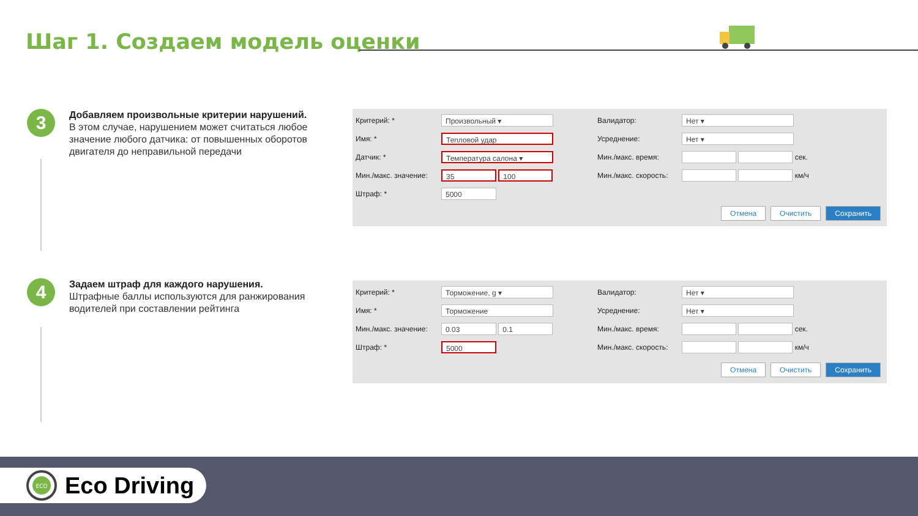Шаг 1. Создаем модель оценки
3
Добавляем произвольные критерии нарушений.
В этом случае, нарушением может считаться любое значение любого датчика: от повышенных оборотов двигателя до неправильной передачи
4
Задаем штраф для каждого нарушения.
Штрафные баллы используются для ранжирования водителей при составлении рейтинга
Критерий: *
Произвольный ▾
Имя: *
Тепловой удар
Датчик: *
Температура салона ▾
Мин./макс. значение:
35 100
Штраф: *
5000
Валидатор:
Нет ▾
Усреднение:
Нет ▾
Мин./макс. время:
сек.
Мин./макс. скорость:
км/ч
Отмена Очистить Сохранить
Критерий: *
Торможение, g ▾
Имя: *
Торможение
Мин./макс. значение:
0.03 0.1
Штраф: *
5000
Валидатор:
Нет ▾
Усреднение:
Нет ▾
Мин./макс. время:
сек.
Мин./макс. скорость:
км/ч
Отмена Очистить Сохранить
ECO
Eco Driving